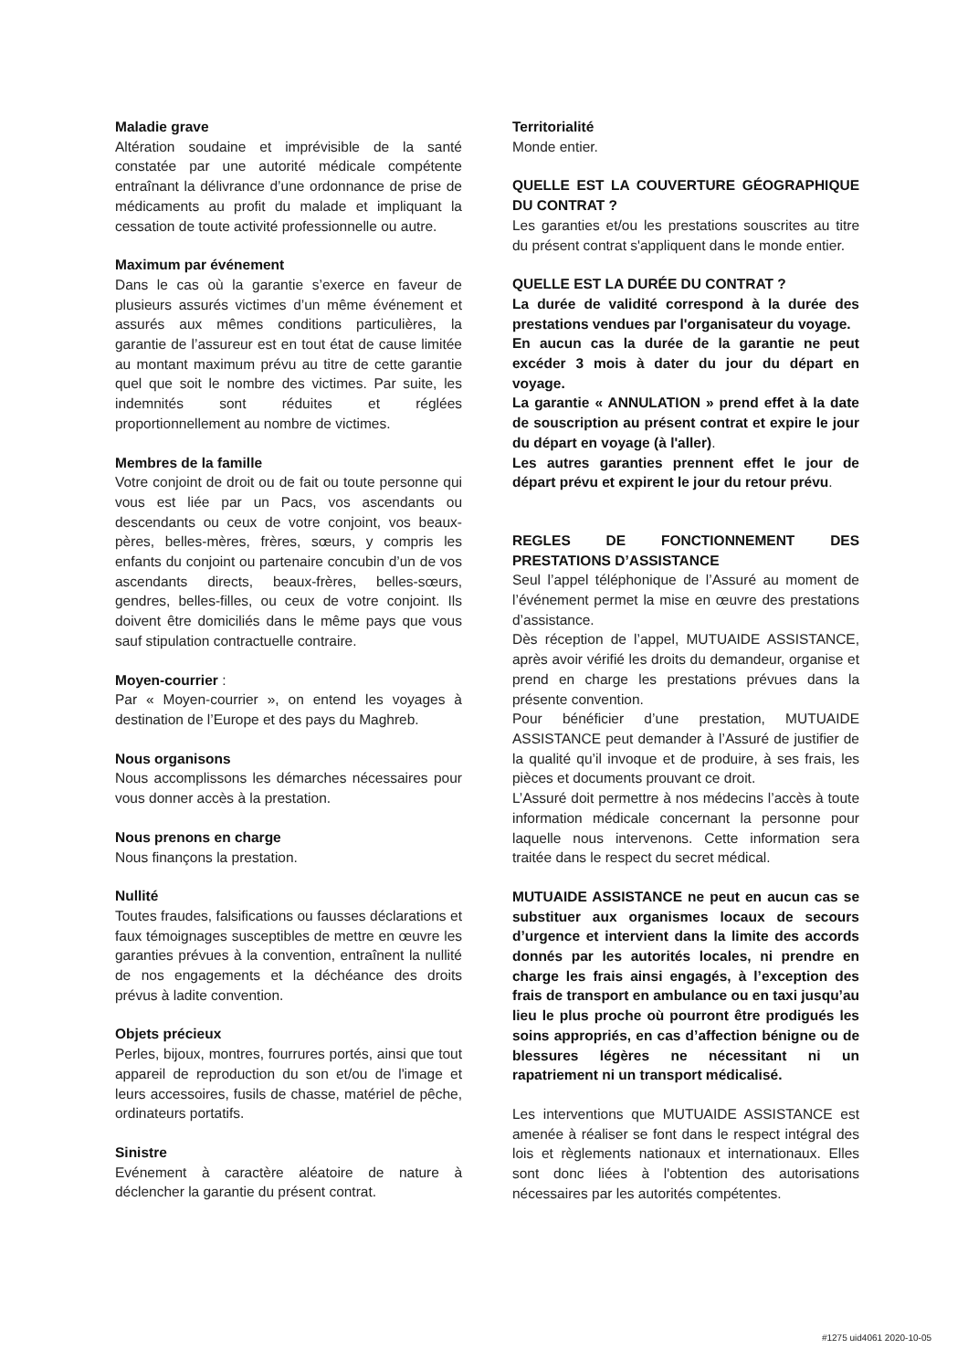Maladie grave
Altération soudaine et imprévisible de la santé constatée par une autorité médicale compétente entraînant la délivrance d’une ordonnance de prise de médicaments au profit du malade et impliquant la cessation de toute activité professionnelle ou autre.
Maximum par événement
Dans le cas où la garantie s’exerce en faveur de plusieurs assurés victimes d’un même événement et assurés aux mêmes conditions particulières, la garantie de l’assureur est en tout état de cause limitée au montant maximum prévu au titre de cette garantie quel que soit le nombre des victimes. Par suite, les indemnités sont réduites et réglées proportionnellement au nombre de victimes.
Membres de la famille
Votre conjoint de droit ou de fait ou toute personne qui vous est liée par un Pacs, vos ascendants ou descendants ou ceux de votre conjoint, vos beaux-pères, belles-mères, frères, sœurs, y compris les enfants du conjoint ou partenaire concubin d’un de vos ascendants directs, beaux-frères, belles-sœurs, gendres, belles-filles, ou ceux de votre conjoint. Ils doivent être domiciliés dans le même pays que vous sauf stipulation contractuelle contraire.
Moyen-courrier :
Par « Moyen-courrier », on entend les voyages à destination de l’Europe et des pays du Maghreb.
Nous organisons
Nous accomplissons les démarches nécessaires pour vous donner accès à la prestation.
Nous prenons en charge
Nous finançons la prestation.
Nullité
Toutes fraudes, falsifications ou fausses déclarations et faux témoignages susceptibles de mettre en œuvre les garanties prévues à la convention, entraînent la nullité de nos engagements et la déchéance des droits prévus à ladite convention.
Objets précieux
Perles, bijoux, montres, fourrures portés, ainsi que tout appareil de reproduction du son et/ou de l'image et leurs accessoires, fusils de chasse, matériel de pêche, ordinateurs portatifs.
Sinistre
Evénement à caractère aléatoire de nature à déclencher la garantie du présent contrat.
Territorialité
Monde entier.
QUELLE EST LA COUVERTURE GÉOGRAPHIQUE DU CONTRAT ?
Les garanties et/ou les prestations souscrites au titre du présent contrat s'appliquent dans le monde entier.
QUELLE EST LA DURÉE DU CONTRAT ?
La durée de validité correspond à la durée des prestations vendues par l'organisateur du voyage.
En aucun cas la durée de la garantie ne peut excéder 3 mois à dater du jour du départ en voyage.
La garantie « ANNULATION » prend effet à la date de souscription au présent contrat et expire le jour du départ en voyage (à l'aller).
Les autres garanties prennent effet le jour de départ prévu et expirent le jour du retour prévu.
REGLES DE FONCTIONNEMENT DES PRESTATIONS D’ASSISTANCE
Seul l’appel téléphonique de l’Assuré au moment de l’événement permet la mise en œuvre des prestations d’assistance.
Dès réception de l’appel, MUTUAIDE ASSISTANCE, après avoir vérifié les droits du demandeur, organise et prend en charge les prestations prévues dans la présente convention.
Pour bénéficier d’une prestation, MUTUAIDE ASSISTANCE peut demander à l’Assuré de justifier de la qualité qu’il invoque et de produire, à ses frais, les pièces et documents prouvant ce droit.
L’Assuré doit permettre à nos médecins l’accès à toute information médicale concernant la personne pour laquelle nous intervenons. Cette information sera traitée dans le respect du secret médical.
MUTUAIDE ASSISTANCE ne peut en aucun cas se substituer aux organismes locaux de secours d’urgence et intervient dans la limite des accords donnés par les autorités locales, ni prendre en charge les frais ainsi engagés, à l’exception des frais de transport en ambulance ou en taxi jusqu’au lieu le plus proche où pourront être prodigués les soins appropriés, en cas d’affection bénigne ou de blessures légères ne nécessitant ni un rapatriement ni un transport médicalisé.
Les interventions que MUTUAIDE ASSISTANCE est amenée à réaliser se font dans le respect intégral des lois et règlements nationaux et internationaux. Elles sont donc liées à l'obtention des autorisations nécessaires par les autorités compétentes.
#1275 uid4061 2020-10-05